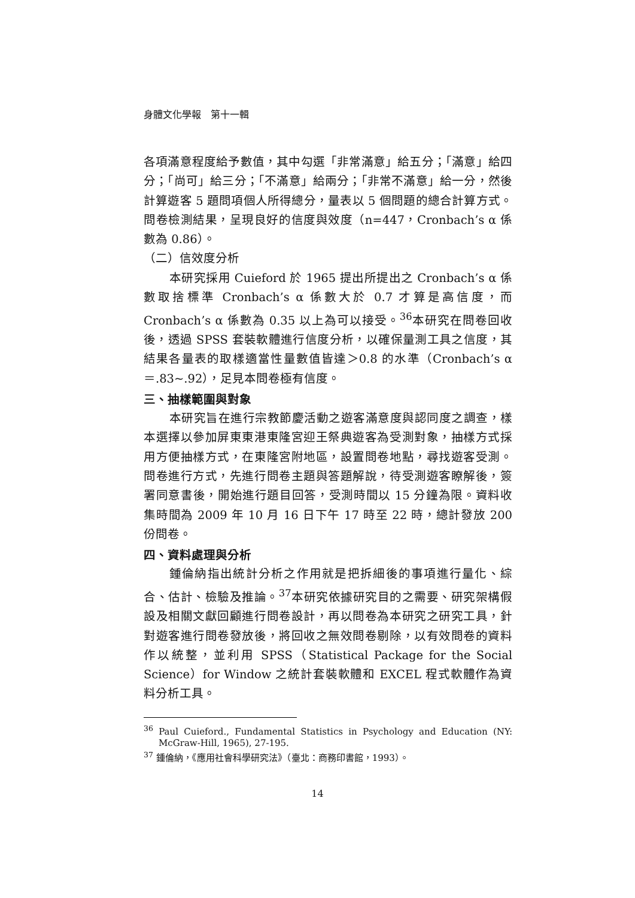身體文化學報　第十一輯
各項滿意程度給予數值，其中勾選「非常滿意」給五分；「滿意」給四分；「尚可」給三分；「不滿意」給兩分；「非常不滿意」給一分，然後計算遊客 5 題問項個人所得總分，量表以 5 個問題的總合計算方式。問卷檢測結果，呈現良好的信度與效度（n=447，Cronbach’s α 係數為 0.86）。
（二）信效度分析
本研究採用 Cuieford 於 1965 提出所提出之 Cronbach’s α 係數取捨標準 Cronbach’s α 係數大於 0.7 才算是高信度，而 Cronbach’s α 係數為 0.35 以上為可以接受。<sup>36</sup>本研究在問卷回收後，透過 SPSS 套裝軟體進行信度分析，以確保量測工具之信度，其結果各量表的取樣適當性量數值皆達＞0.8 的水準（Cronbach’s α＝.83~.92），足見本問卷極有信度。
三、抽樣範圍與對象
本研究旨在進行宗教節慶活動之遊客滿意度與認同度之調查，樣本選擇以參加屏東東港東隆宮迎王祭典遊客為受測對象，抽樣方式採用方便抽樣方式，在東隆宮附地區，設置問卷地點，尋找遊客受測。問卷進行方式，先進行問卷主題與答題解說，待受測遊客瞭解後，簽署同意書後，開始進行題目回答，受測時間以 15 分鐘為限。資料收集時間為 2009 年 10 月 16 日下午 17 時至 22 時，總計發放 200 份問卷。
四、資料處理與分析
鍾倫納指出統計分析之作用就是把拆細後的事項進行量化、綜合、估計、檢驗及推論。<sup>37</sup>本研究依據研究目的之需要、研究架構假設及相關文獻回顧進行問卷設計，再以問卷為本研究之研究工具，針對遊客進行問卷發放後，將回收之無效問卷剔除，以有效問卷的資料作以統整，並利用 SPSS（Statistical Package for the Social Science）for Window 之統計套裝軟體和 EXCEL 程式軟體作為資料分析工具。
<sup>36</sup> Paul Cuieford., Fundamental Statistics in Psychology and Education (NY: McGraw-Hill, 1965), 27-195.
<sup>37</sup> 鍾倫納，《應用社會科學研究法》（臺北：商務印書館，1993）。
14